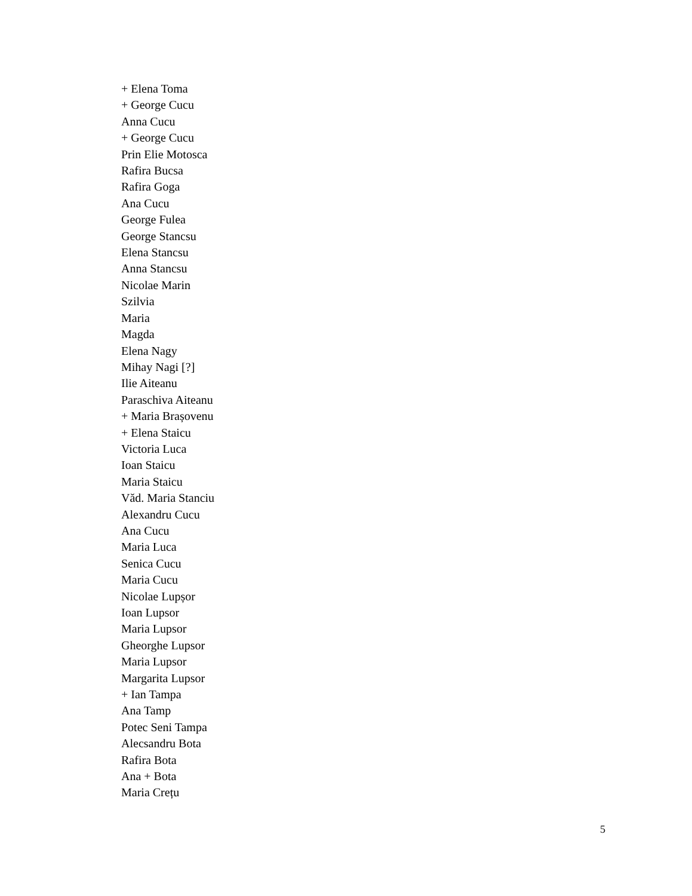+ Elena Toma
+ George Cucu
Anna Cucu
+ George Cucu
Prin Elie Motosca
Rafira Bucsa
Rafira Goga
Ana Cucu
George Fulea
George Stancsu
Elena Stancsu
Anna Stancsu
Nicolae Marin
Szilvia
Maria
Magda
Elena Nagy
Mihay Nagi [?]
Ilie Aiteanu
Paraschiva Aiteanu
+ Maria Brașovenu
+ Elena Staicu
Victoria Luca
Ioan Staicu
Maria Staicu
Văd. Maria Stanciu
Alexandru Cucu
Ana Cucu
Maria Luca
Senica Cucu
Maria Cucu
Nicolae Lupșor
Ioan Lupsor
Maria Lupsor
Gheorghe Lupsor
Maria Lupsor
Margarita Lupsor
+ Ian Tampa
Ana Tamp
Potec Seni Tampa
Alecsandru Bota
Rafira Bota
Ana + Bota
Maria Crețu
5